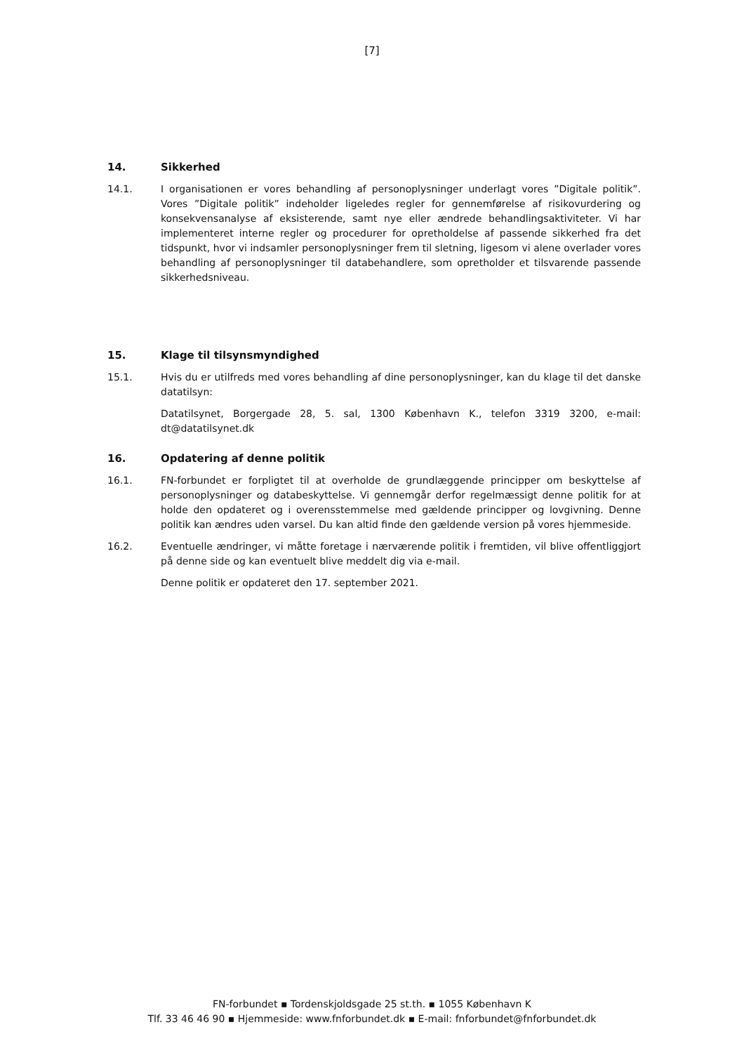[7]
14. Sikkerhed
14.1. I organisationen er vores behandling af personoplysninger underlagt vores ”Digitale politik”. Vores ”Digitale politik” indeholder ligeledes regler for gennemførelse af risikovurdering og konsekvensanalyse af eksisterende, samt nye eller ændrede behandlingsaktiviteter. Vi har implementeret interne regler og procedurer for opretholdelse af passende sikkerhed fra det tidspunkt, hvor vi indsamler personoplysninger frem til sletning, ligesom vi alene overlader vores behandling af personoplysninger til databehandlere, som opretholder et tilsvarende passende sikkerhedsniveau.
15. Klage til tilsynsmyndighed
15.1. Hvis du er utilfreds med vores behandling af dine personoplysninger, kan du klage til det danske datatilsyn:
Datatilsynet, Borgergade 28, 5. sal, 1300 København K., telefon 3319 3200, e-mail: dt@datatilsynet.dk
16. Opdatering af denne politik
16.1. FN-forbundet er forpligtet til at overholde de grundlæggende principper om beskyttelse af personoplysninger og databeskyttelse. Vi gennemgår derfor regelmæssigt denne politik for at holde den opdateret og i overensstemmelse med gældende principper og lovgivning. Denne politik kan ændres uden varsel. Du kan altid finde den gældende version på vores hjemmeside.
16.2. Eventuelle ændringer, vi måtte foretage i nærværende politik i fremtiden, vil blive offentliggjort på denne side og kan eventuelt blive meddelt dig via e-mail.
Denne politik er opdateret den 17. september 2021.
FN-forbundet ▪ Tordenskjoldsgade 25 st.th. ▪ 1055 København K
Tlf. 33 46 46 90 ▪ Hjemmeside: www.fnforbundet.dk ▪ E-mail: fnforbundet@fnforbundet.dk